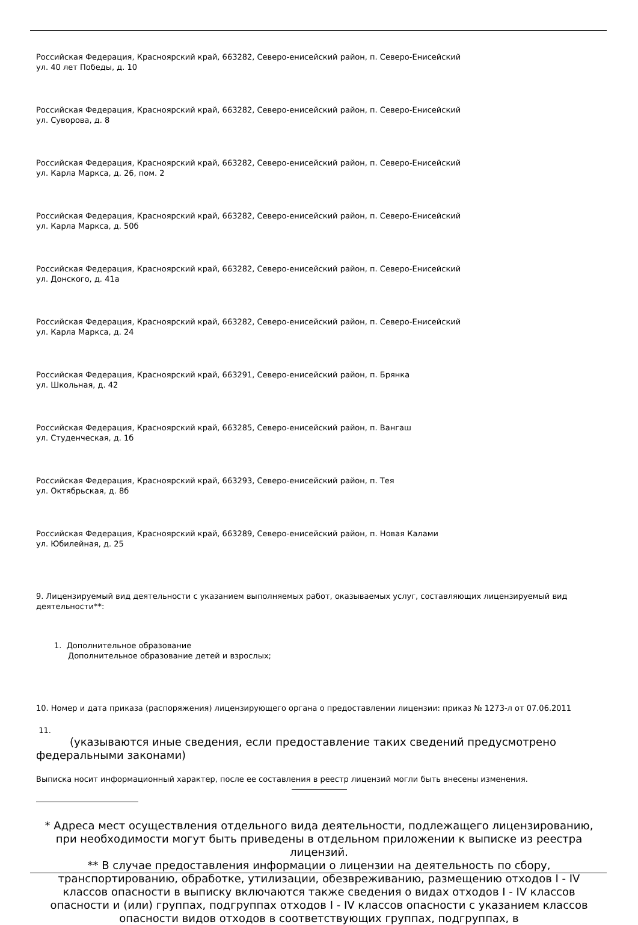Российская Федерация, Красноярский край, 663282, Северо-енисейский район, п. Северо-Енисейский
ул. 40 лет Победы, д. 10
Российская Федерация, Красноярский край, 663282, Северо-енисейский район, п. Северо-Енисейский
ул. Суворова, д. 8
Российская Федерация, Красноярский край, 663282, Северо-енисейский район, п. Северо-Енисейский
ул. Карла Маркса, д. 26, пом. 2
Российская Федерация, Красноярский край, 663282, Северо-енисейский район, п. Северо-Енисейский
ул. Карла Маркса, д. 50б
Российская Федерация, Красноярский край, 663282, Северо-енисейский район, п. Северо-Енисейский
ул. Донского, д. 41а
Российская Федерация, Красноярский край, 663282, Северо-енисейский район, п. Северо-Енисейский
ул. Карла Маркса, д. 24
Российская Федерация, Красноярский край, 663291, Северо-енисейский район, п. Брянка
ул. Школьная, д. 42
Российская Федерация, Красноярский край, 663285, Северо-енисейский район, п. Вангаш
ул. Студенческая, д. 1б
Российская Федерация, Красноярский край, 663293, Северо-енисейский район, п. Тея
ул. Октябрьская, д. 8б
Российская Федерация, Красноярский край, 663289, Северо-енисейский район, п. Новая Калами
ул. Юбилейная, д. 25
9. Лицензируемый вид деятельности с указанием выполняемых работ, оказываемых услуг, составляющих лицензируемый вид деятельности**:
1. Дополнительное образование
Дополнительное образование детей и взрослых;
10. Номер и дата приказа (распоряжения) лицензирующего органа о предоставлении лицензии: приказ № 1273-л от 07.06.2011
11.
(указываются иные сведения, если предоставление таких сведений предусмотрено федеральными законами)
Выписка носит информационный характер, после ее составления в реестр лицензий могли быть внесены изменения.
* Адреса мест осуществления отдельного вида деятельности, подлежащего лицензированию, при необходимости могут быть приведены в отдельном приложении к выписке из реестра лицензий.
** В случае предоставления информации о лицензии на деятельность по сбору, транспортированию, обработке, утилизации, обезвреживанию, размещению отходов I - IV классов опасности в выписку включаются также сведения о видах отходов I - IV классов опасности и (или) группах, подгруппах отходов I - IV классов опасности с указанием классов опасности видов отходов в соответствующих группах, подгруппах, в